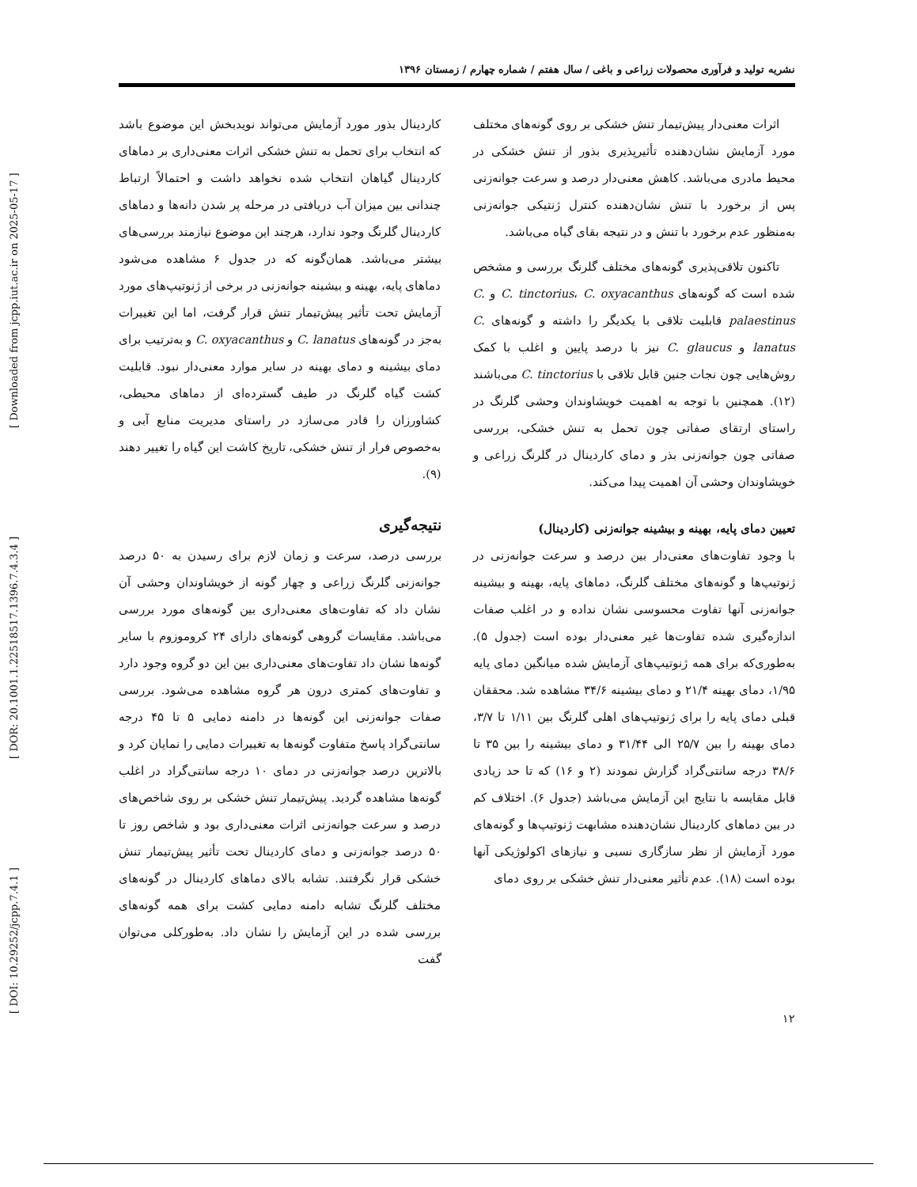[ DOI: 10.29252/jcpp.7.4.1 ] [ DOR: 20.1001.1.22518517.1396.7.4.3.4 ] [ Downloaded from jcpp.iut.ac.ir on 2025-05-17 ]
نشریه تولید و فرآوری محصولات زراعی و باغی / سال هفتم / شماره چهارم / زمستان ۱۳۹۶
اثرات معنی‌دار پیش‌تیمار تنش خشکی بر روی گونه‌های مختلف مورد آزمایش نشان‌دهنده تأثیرپذیری بذور از تنش خشکی در محیط مادری می‌باشد. کاهش معنی‌دار درصد و سرعت جوانه‌زنی پس از برخورد با تنش نشان‌دهنده کنترل ژنتیکی جوانه‌زنی به‌منظور عدم برخورد با تنش و در نتیجه بقای گیاه می‌باشد.
تاکنون تلاقی‌پذیری گونه‌های مختلف گلرنگ بررسی و مشخص شده است که گونه‌های C. tinctorius، C. oxyacanthus و C. palaestinus قابلیت تلاقی با یکدیگر را داشته و گونه‌های C. lanatus و C. glaucus نیز با درصد پایین و اغلب با کمک روش‌هایی چون نجات جنین قابل تلاقی با C. tinctorius می‌باشند (۱۲). همچنین با توجه به اهمیت خویشاوندان وحشی گلرنگ در راستای ارتقای صفاتی چون تحمل به تنش خشکی، بررسی صفاتی چون جوانه‌زنی بذر و دمای کاردینال در گلرنگ زراعی و خویشاوندان وحشی آن اهمیت پیدا می‌کند.
تعیین دمای پایه، بهینه و بیشینه جوانه‌زنی (کاردینال)
با وجود تفاوت‌های معنی‌دار بین درصد و سرعت جوانه‌زنی در ژنوتیپ‌ها و گونه‌های مختلف گلرنگ، دماهای پایه، بهینه و بیشینه جوانه‌زنی آنها تفاوت محسوسی نشان نداده و در اغلب صفات اندازه‌گیری شده تفاوت‌ها غیر معنی‌دار بوده است (جدول ۵). به‌طوری‌که برای همه ژنوتیپ‌های آزمایش شده میانگین دمای پایه ۱/۹۵، دمای بهینه ۲۱/۴ و دمای بیشینه ۳۴/۶ مشاهده شد. محققان قبلی دمای پایه را برای ژنوتیپ‌های اهلی گلرنگ بین ۱/۱۱ تا ۳/۷، دمای بهینه را بین ۲۵/۷ الی ۳۱/۴۴ و دمای بیشینه را بین ۳۵ تا ۳۸/۶ درجه سانتی‌گراد گزارش نمودند (۲ و ۱۶) که تا حد زیادی قابل مقایسه با نتایج این آزمایش می‌باشد (جدول ۶). اختلاف کم در بین دماهای کاردینال نشان‌دهنده مشابهت ژنوتیپ‌ها و گونه‌های مورد آزمایش از نظر سازگاری نسبی و نیازهای اکولوژیکی آنها بوده است (۱۸). عدم تأثیر معنی‌دار تنش خشکی بر روی دمای
کاردینال بذور مورد آزمایش می‌تواند نویدبخش این موضوع باشد که انتخاب برای تحمل به تنش خشکی اثرات معنی‌داری بر دماهای کاردینال گیاهان انتخاب شده نخواهد داشت و احتمالاً ارتباط چندانی بین میزان آب دریافتی در مرحله پر شدن دانه‌ها و دماهای کاردینال گلرنگ وجود ندارد، هرچند این موضوع نیازمند بررسی‌های بیشتر می‌باشد. همان‌گونه که در جدول ۶ مشاهده می‌شود دماهای پایه، بهینه و بیشینه جوانه‌زنی در برخی از ژنوتیپ‌های مورد آزمایش تحت تأثیر پیش‌تیمار تنش قرار گرفت، اما این تغییرات به‌جز در گونه‌های C. lanatus و C. oxyacanthus و به‌ترتیب برای دمای بیشینه و دمای بهینه در سایر موارد معنی‌دار نبود. قابلیت کشت گیاه گلرنگ در طیف گسترده‌ای از دماهای محیطی، کشاورزان را قادر می‌سازد در راستای مدیریت منابع آبی و به‌خصوص فرار از تنش خشکی، تاریخ کاشت این گیاه را تغییر دهند (۹).
نتیجه‌گیری
بررسی درصد، سرعت و زمان لازم برای رسیدن به ۵۰ درصد جوانه‌زنی گلرنگ زراعی و چهار گونه از خویشاوندان وحشی آن نشان داد که تفاوت‌های معنی‌داری بین گونه‌های مورد بررسی می‌باشد. مقایسات گروهی گونه‌های دارای ۲۴ کروموزوم با سایر گونه‌ها نشان داد تفاوت‌های معنی‌داری بین این دو گروه وجود دارد و تفاوت‌های کمتری درون هر گروه مشاهده می‌شود. بررسی صفات جوانه‌زنی این گونه‌ها در دامنه دمایی ۵ تا ۴۵ درجه سانتی‌گراد پاسخ متفاوت گونه‌ها به تغییرات دمایی را نمایان کرد و بالاترین درصد جوانه‌زنی در دمای ۱۰ درجه سانتی‌گراد در اغلب گونه‌ها مشاهده گردید. پیش‌تیمار تنش خشکی بر روی شاخص‌های درصد و سرعت جوانه‌زنی اثرات معنی‌داری بود و شاخص روز تا ۵۰ درصد جوانه‌زنی و دمای کاردینال تحت تأثیر پیش‌تیمار تنش خشکی قرار نگرفتند. تشابه بالای دماهای کاردینال در گونه‌های مختلف گلرنگ تشابه دامنه دمایی کشت برای همه گونه‌های بررسی شده در این آزمایش را نشان داد. به‌طورکلی می‌توان گفت
۱۲